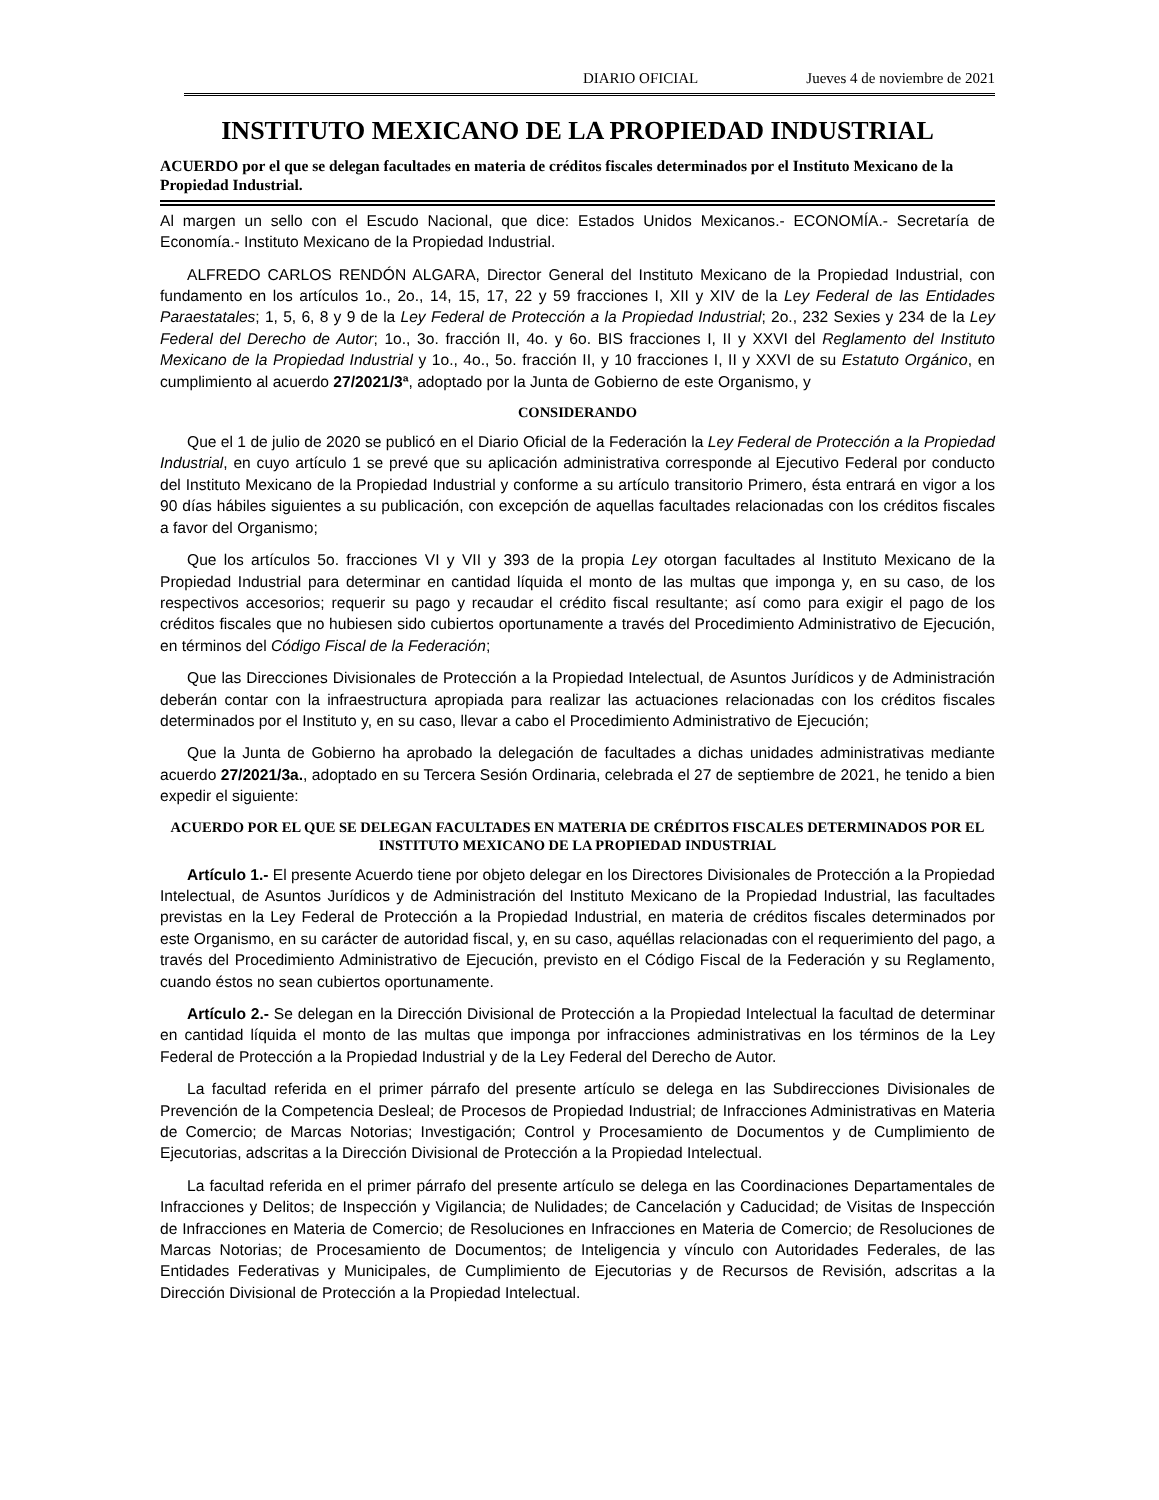DIARIO OFICIAL Jueves 4 de noviembre de 2021
INSTITUTO MEXICANO DE LA PROPIEDAD INDUSTRIAL
ACUERDO por el que se delegan facultades en materia de créditos fiscales determinados por el Instituto Mexicano de la Propiedad Industrial.
Al margen un sello con el Escudo Nacional, que dice: Estados Unidos Mexicanos.- ECONOMÍA.- Secretaría de Economía.- Instituto Mexicano de la Propiedad Industrial.
ALFREDO CARLOS RENDÓN ALGARA, Director General del Instituto Mexicano de la Propiedad Industrial, con fundamento en los artículos 1o., 2o., 14, 15, 17, 22 y 59 fracciones I, XII y XIV de la Ley Federal de las Entidades Paraestatales; 1, 5, 6, 8 y 9 de la Ley Federal de Protección a la Propiedad Industrial; 2o., 232 Sexies y 234 de la Ley Federal del Derecho de Autor; 1o., 3o. fracción II, 4o. y 6o. BIS fracciones I, II y XXVI del Reglamento del Instituto Mexicano de la Propiedad Industrial y 1o., 4o., 5o. fracción II, y 10 fracciones I, II y XXVI de su Estatuto Orgánico, en cumplimiento al acuerdo 27/2021/3ª, adoptado por la Junta de Gobierno de este Organismo, y
CONSIDERANDO
Que el 1 de julio de 2020 se publicó en el Diario Oficial de la Federación la Ley Federal de Protección a la Propiedad Industrial, en cuyo artículo 1 se prevé que su aplicación administrativa corresponde al Ejecutivo Federal por conducto del Instituto Mexicano de la Propiedad Industrial y conforme a su artículo transitorio Primero, ésta entrará en vigor a los 90 días hábiles siguientes a su publicación, con excepción de aquellas facultades relacionadas con los créditos fiscales a favor del Organismo;
Que los artículos 5o. fracciones VI y VII y 393 de la propia Ley otorgan facultades al Instituto Mexicano de la Propiedad Industrial para determinar en cantidad líquida el monto de las multas que imponga y, en su caso, de los respectivos accesorios; requerir su pago y recaudar el crédito fiscal resultante; así como para exigir el pago de los créditos fiscales que no hubiesen sido cubiertos oportunamente a través del Procedimiento Administrativo de Ejecución, en términos del Código Fiscal de la Federación;
Que las Direcciones Divisionales de Protección a la Propiedad Intelectual, de Asuntos Jurídicos y de Administración deberán contar con la infraestructura apropiada para realizar las actuaciones relacionadas con los créditos fiscales determinados por el Instituto y, en su caso, llevar a cabo el Procedimiento Administrativo de Ejecución;
Que la Junta de Gobierno ha aprobado la delegación de facultades a dichas unidades administrativas mediante acuerdo 27/2021/3a., adoptado en su Tercera Sesión Ordinaria, celebrada el 27 de septiembre de 2021, he tenido a bien expedir el siguiente:
ACUERDO POR EL QUE SE DELEGAN FACULTADES EN MATERIA DE CRÉDITOS FISCALES DETERMINADOS POR EL INSTITUTO MEXICANO DE LA PROPIEDAD INDUSTRIAL
Artículo 1.- El presente Acuerdo tiene por objeto delegar en los Directores Divisionales de Protección a la Propiedad Intelectual, de Asuntos Jurídicos y de Administración del Instituto Mexicano de la Propiedad Industrial, las facultades previstas en la Ley Federal de Protección a la Propiedad Industrial, en materia de créditos fiscales determinados por este Organismo, en su carácter de autoridad fiscal, y, en su caso, aquéllas relacionadas con el requerimiento del pago, a través del Procedimiento Administrativo de Ejecución, previsto en el Código Fiscal de la Federación y su Reglamento, cuando éstos no sean cubiertos oportunamente.
Artículo 2.- Se delegan en la Dirección Divisional de Protección a la Propiedad Intelectual la facultad de determinar en cantidad líquida el monto de las multas que imponga por infracciones administrativas en los términos de la Ley Federal de Protección a la Propiedad Industrial y de la Ley Federal del Derecho de Autor.
La facultad referida en el primer párrafo del presente artículo se delega en las Subdirecciones Divisionales de Prevención de la Competencia Desleal; de Procesos de Propiedad Industrial; de Infracciones Administrativas en Materia de Comercio; de Marcas Notorias; Investigación; Control y Procesamiento de Documentos y de Cumplimiento de Ejecutorias, adscritas a la Dirección Divisional de Protección a la Propiedad Intelectual.
La facultad referida en el primer párrafo del presente artículo se delega en las Coordinaciones Departamentales de Infracciones y Delitos; de Inspección y Vigilancia; de Nulidades; de Cancelación y Caducidad; de Visitas de Inspección de Infracciones en Materia de Comercio; de Resoluciones en Infracciones en Materia de Comercio; de Resoluciones de Marcas Notorias; de Procesamiento de Documentos; de Inteligencia y vínculo con Autoridades Federales, de las Entidades Federativas y Municipales, de Cumplimiento de Ejecutorias y de Recursos de Revisión, adscritas a la Dirección Divisional de Protección a la Propiedad Intelectual.